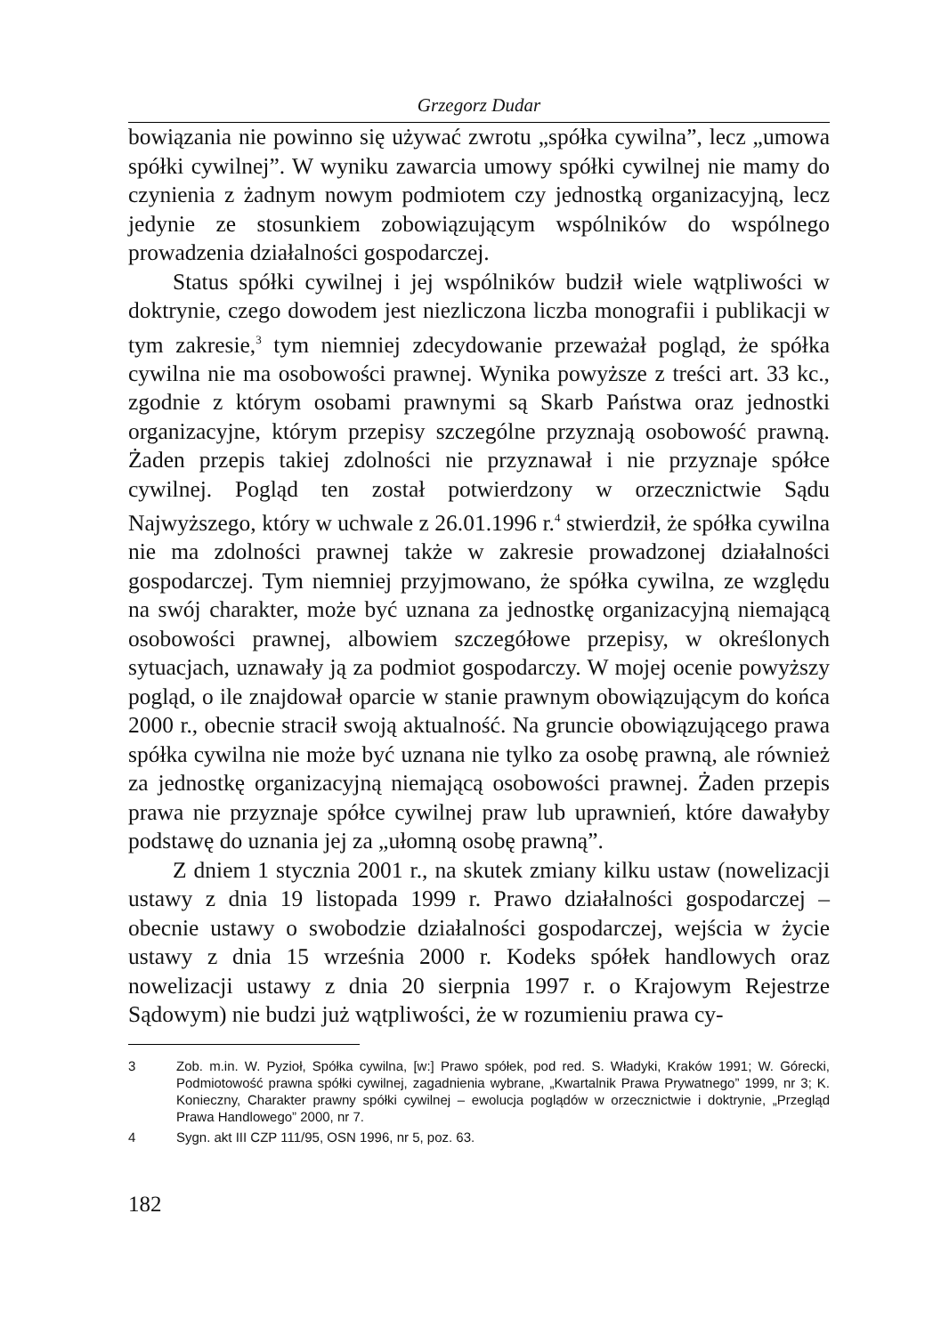Grzegorz Dudar
bowiązania nie powinno się używać zwrotu „spółka cywilna”, lecz „umowa spółki cywilnej”. W wyniku zawarcia umowy spółki cywilnej nie mamy do czynienia z żadnym nowym podmiotem czy jednostką organizacyjną, lecz jedynie ze stosunkiem zobowiązującym wspólników do wspólnego prowadzenia działalności gospodarczej.
Status spółki cywilnej i jej wspólników budził wiele wątpliwości w doktrynie, czego dowodem jest niezliczona liczba monografii i publikacji w tym zakresie,<sup>3</sup> tym niemniej zdecydowanie przeważał pogląd, że spółka cywilna nie ma osobowości prawnej. Wynika powyższe z treści art. 33 kc., zgodnie z którym osobami prawnymi są Skarb Państwa oraz jednostki organizacyjne, którym przepisy szczególne przyznają osobowość prawną. Żaden przepis takiej zdolności nie przyznawał i nie przyznaje spółce cywilnej. Pogląd ten został potwierdzony w orzecznictwie Sądu Najwyższego, który w uchwale z 26.01.1996 r.<sup>4</sup> stwierdził, że spółka cywilna nie ma zdolności prawnej także w zakresie prowadzonej działalności gospodarczej. Tym niemniej przyjmowano, że spółka cywilna, ze względu na swój charakter, może być uznana za jednostkę organizacyjną niemającą osobowości prawnej, albowiem szczegółowe przepisy, w określonych sytuacjach, uznawały ją za podmiot gospodarczy. W mojej ocenie powyższy pogląd, o ile znajdował oparcie w stanie prawnym obowiązującym do końca 2000 r., obecnie stracił swoją aktualność. Na gruncie obowiązującego prawa spółka cywilna nie może być uznana nie tylko za osobę prawną, ale również za jednostkę organizacyjną niemającą osobowości prawnej. Żaden przepis prawa nie przyznaje spółce cywilnej praw lub uprawnień, które dawałyby podstawę do uznania jej za „ułomną osobę prawną”.
Z dniem 1 stycznia 2001 r., na skutek zmiany kilku ustaw (nowelizacji ustawy z dnia 19 listopada 1999 r. Prawo działalności gospodarczej – obecnie ustawy o swobodzie działalności gospodarczej, wejścia w życie ustawy z dnia 15 września 2000 r. Kodeks spółek handlowych oraz nowelizacji ustawy z dnia 20 sierpnia 1997 r. o Krajowym Rejestrze Sądowym) nie budzi już wątpliwości, że w rozumieniu prawa cy-
3 Zob. m.in. W. Pyzioł, Spółka cywilna, [w:] Prawo spółek, pod red. S. Władyki, Kraków 1991; W. Górecki, Podmiotowość prawna spółki cywilnej, zagadnienia wybrane, „Kwartalnik Prawa Prywatnego” 1999, nr 3; K. Konieczny, Charakter prawny spółki cywilnej – ewolucja poglądów w orzecznictwie i doktrynie, „Przegląd Prawa Handlowego” 2000, nr 7.
4 Sygn. akt III CZP 111/95, OSN 1996, nr 5, poz. 63.
182